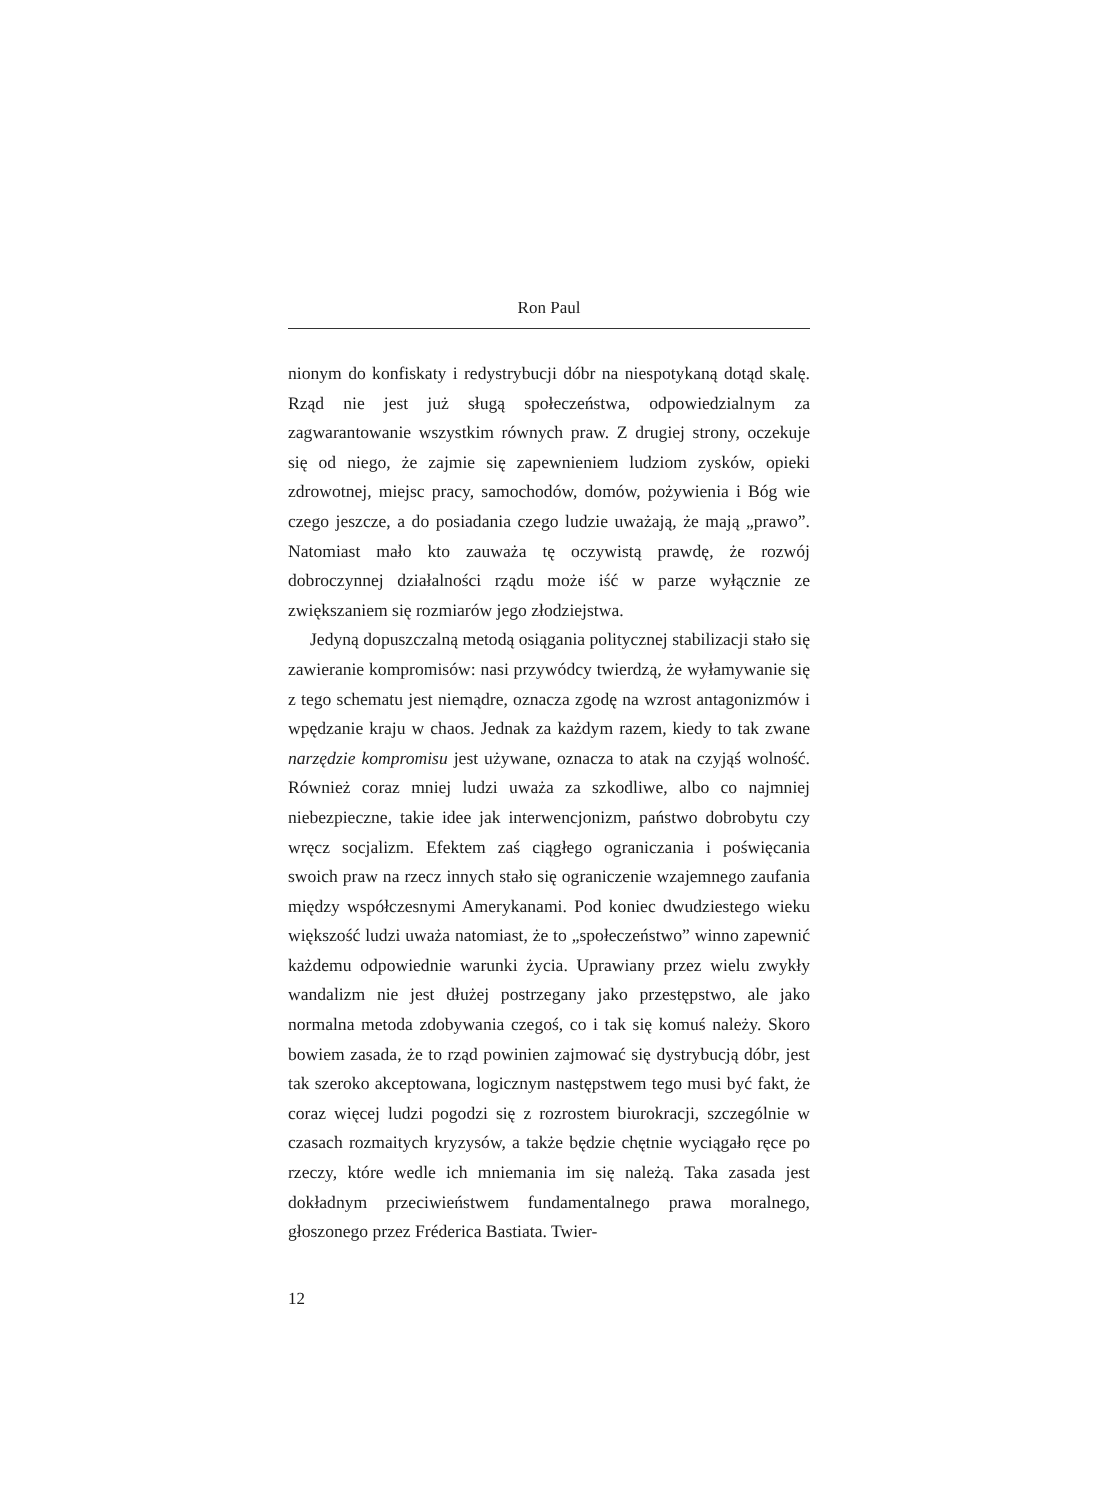Ron Paul
nionym do konfiskaty i redystrybucji dóbr na niespotykaną dotąd skalę. Rząd nie jest już sługą społeczeństwa, odpowiedzialnym za zagwarantowanie wszystkim równych praw. Z drugiej strony, oczekuje się od niego, że zajmie się zapewnieniem ludziom zysków, opieki zdrowotnej, miejsc pracy, samochodów, domów, pożywienia i Bóg wie czego jeszcze, a do posiadania czego ludzie uważają, że mają „prawo”. Natomiast mało kto zauważa tę oczywistą prawdę, że rozwój dobroczynnej działalności rządu może iść w parze wyłącznie ze zwiększaniem się rozmiarów jego złodziejstwa.
Jedyną dopuszczalną metodą osiągania politycznej stabilizacji stało się zawieranie kompromisów: nasi przywódcy twierdzą, że wyłamywanie się z tego schematu jest niemądre, oznacza zgodę na wzrost antagonizmów i wpędzanie kraju w chaos. Jednak za każdym razem, kiedy to tak zwane narzędzie kompromisu jest używane, oznacza to atak na czyjąś wolność. Również coraz mniej ludzi uważa za szkodliwe, albo co najmniej niebezpieczne, takie idee jak interwencjonizm, państwo dobrobytu czy wręcz socjalizm. Efektem zaś ciągłego ograniczania i poświęcania swoich praw na rzecz innych stało się ograniczenie wzajemnego zaufania między współczesnymi Amerykanami. Pod koniec dwudziestego wieku większość ludzi uważa natomiast, że to „społeczeństwo” winno zapewnić każdemu odpowiednie warunki życia. Uprawiany przez wielu zwykły wandalizm nie jest dłużej postrzegany jako przestępstwo, ale jako normalna metoda zdobywania czegoś, co i tak się komuś należy. Skoro bowiem zasada, że to rząd powinien zajmować się dystrybucją dóbr, jest tak szeroko akceptowana, logicznym następstwem tego musi być fakt, że coraz więcej ludzi pogodzi się z rozrostem biurokracji, szczególnie w czasach rozmaitych kryzysów, a także będzie chętnie wyciągało ręce po rzeczy, które wedle ich mniemania im się należą. Taka zasada jest dokładnym przeciwieństwem fundamentalnego prawa moralnego, głoszonego przez Fréderica Bastiata. Twier-
12